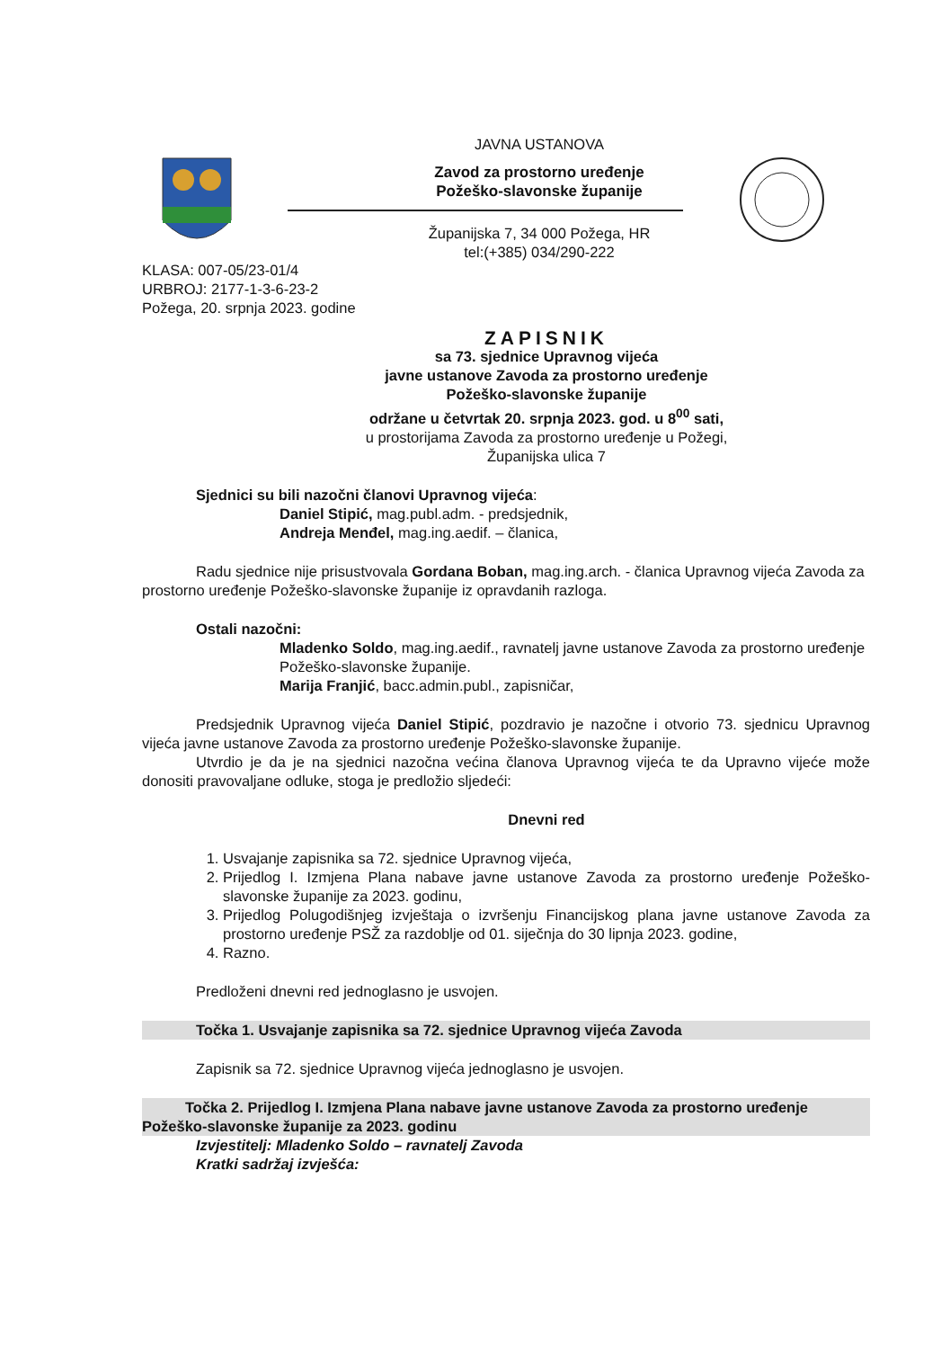JAVNA USTANOVA
Zavod za prostorno uređenje
Požeško-slavonske županije
Županijska 7, 34 000 Požega, HR
tel:(+385) 034/290-222
KLASA: 007-05/23-01/4
URBROJ: 2177-1-3-6-23-2
Požega, 20. srpnja 2023. godine
ZAPISNIK
sa 73. sjednice Upravnog vijeća
javne ustanove Zavoda za prostorno uređenje
Požeško-slavonske županije
održane u četvrtak 20. srpnja 2023. god. u 8<sup>00</sup> sati,
u prostorijama Zavoda za prostorno uređenje u Požegi,
Županijska ulica 7
Sjednici su bili nazočni članovi Upravnog vijeća:
Daniel Stipić, mag.publ.adm. - predsjednik,
Andreja Menđel, mag.ing.aedif. – članica,
Radu sjednice nije prisustvovala Gordana Boban, mag.ing.arch. - članica Upravnog vijeća Zavoda za prostorno uređenje Požeško-slavonske županije iz opravdanih razloga.
Ostali nazočni:
Mladenko Soldo, mag.ing.aedif., ravnatelj javne ustanove Zavoda za prostorno uređenje Požeško-slavonske županije.
Marija Franjić, bacc.admin.publ., zapisničar,
Predsjednik Upravnog vijeća Daniel Stipić, pozdravio je nazočne i otvorio 73. sjednicu Upravnog vijeća javne ustanove Zavoda za prostorno uređenje Požeško-slavonske županije.
Utvrdio je da je na sjednici nazočna većina članova Upravnog vijeća te da Upravno vijeće može donositi pravovaljane odluke, stoga je predložio sljedeći:
Dnevni red
1. Usvajanje zapisnika sa 72. sjednice Upravnog vijeća,
2. Prijedlog I. Izmjena Plana nabave javne ustanove Zavoda za prostorno uređenje Požeško-slavonske županije za 2023. godinu,
3. Prijedlog Polugodišnjeg izvještaja o izvršenju Financijskog plana javne ustanove Zavoda za prostorno uređenje PSŽ za razdoblje od 01. siječnja do 30 lipnja 2023. godine,
4. Razno.
Predloženi dnevni red jednoglasno je usvojen.
Točka 1. Usvajanje zapisnika sa 72. sjednice Upravnog vijeća Zavoda
Zapisnik sa 72. sjednice Upravnog vijeća jednoglasno je usvojen.
Točka 2. Prijedlog I. Izmjena Plana nabave javne ustanove Zavoda za prostorno uređenje Požeško-slavonske županije za 2023. godinu
Izvjestitelj: Mladenko Soldo – ravnatelj Zavoda
Kratki sadržaj izvješća: